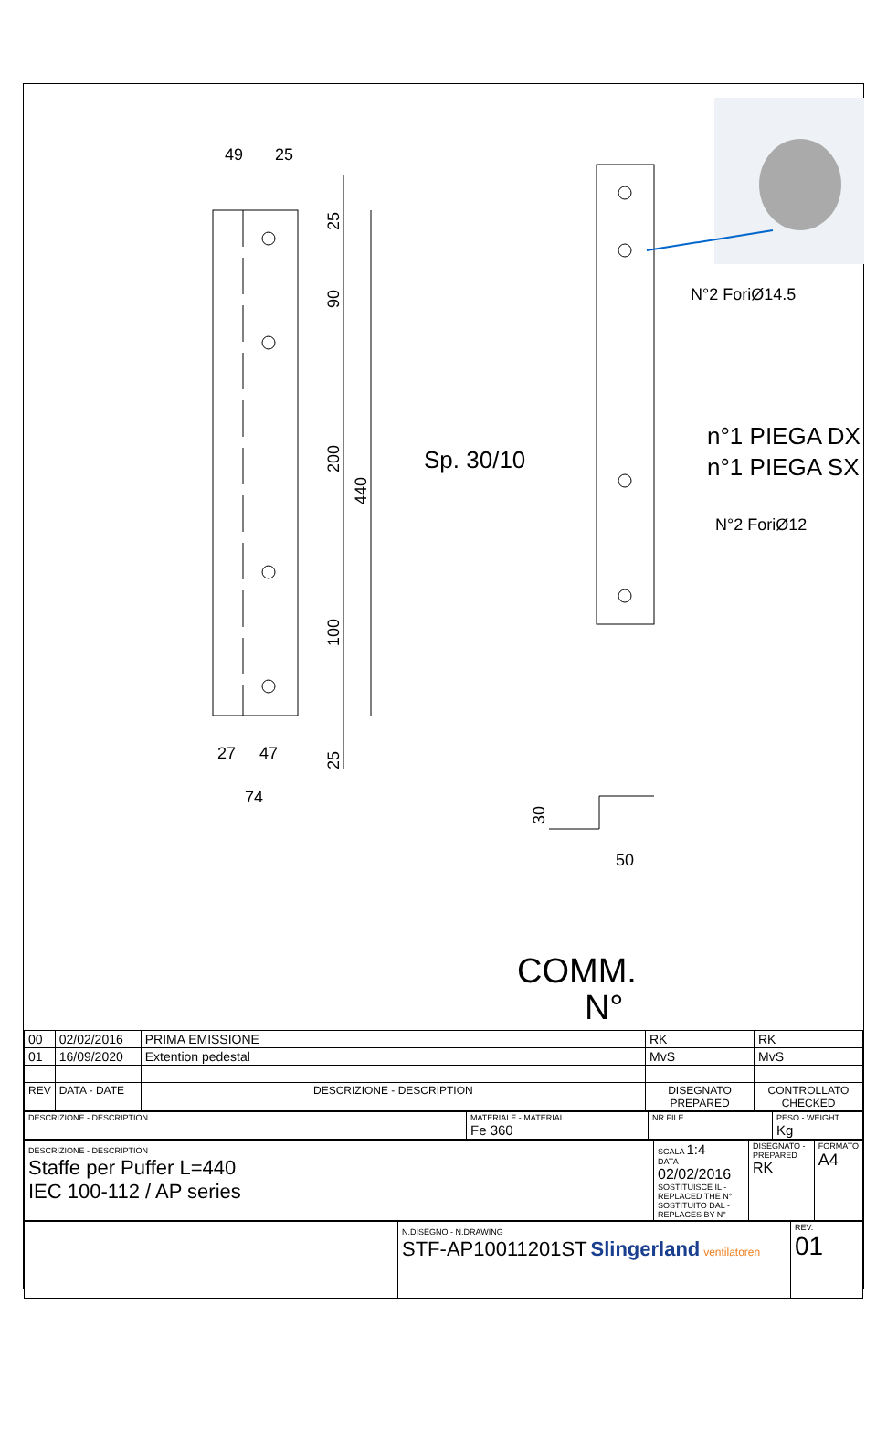49
25
27
47
74
25
90
200
440
100
25
N°2 ForiØ14.5
Sp. 30/10
n°1 PIEGA DX
n°1 PIEGA SX
N°2 ForiØ12
30
50
COMM.
N°
| 00 | 02/02/2016 | PRIMA EMISSIONE | RK | RK |
| 01 | 16/09/2020 | Extention pedestal | MvS | MvS |
| REV | DATA - DATE | DESCRIZIONE - DESCRIPTION | DISEGNATO PREPARED | CONTROLLATO CHECKED |
| DESCRIZIONE - DESCRIPTION | MATERIALE - MATERIAL Fe 360 | NR.FILE | PESO - WEIGHT Kg |
| DESCRIZIONE - DESCRIPTION Staffe per Puffer L=440 IEC 100-112 / AP series | SCALA 1:4 DATA 02/02/2016 SOSTITUISCE IL - REPLACED THE N° SOSTITUITO DAL - REPLACES BY N° | DISEGNATO - PREPARED RK | FORMATO A4 |
| | N.DISEGNO - N.DRAWING STF-AP10011201ST Slingerland ventilatoren | REV. 01 |